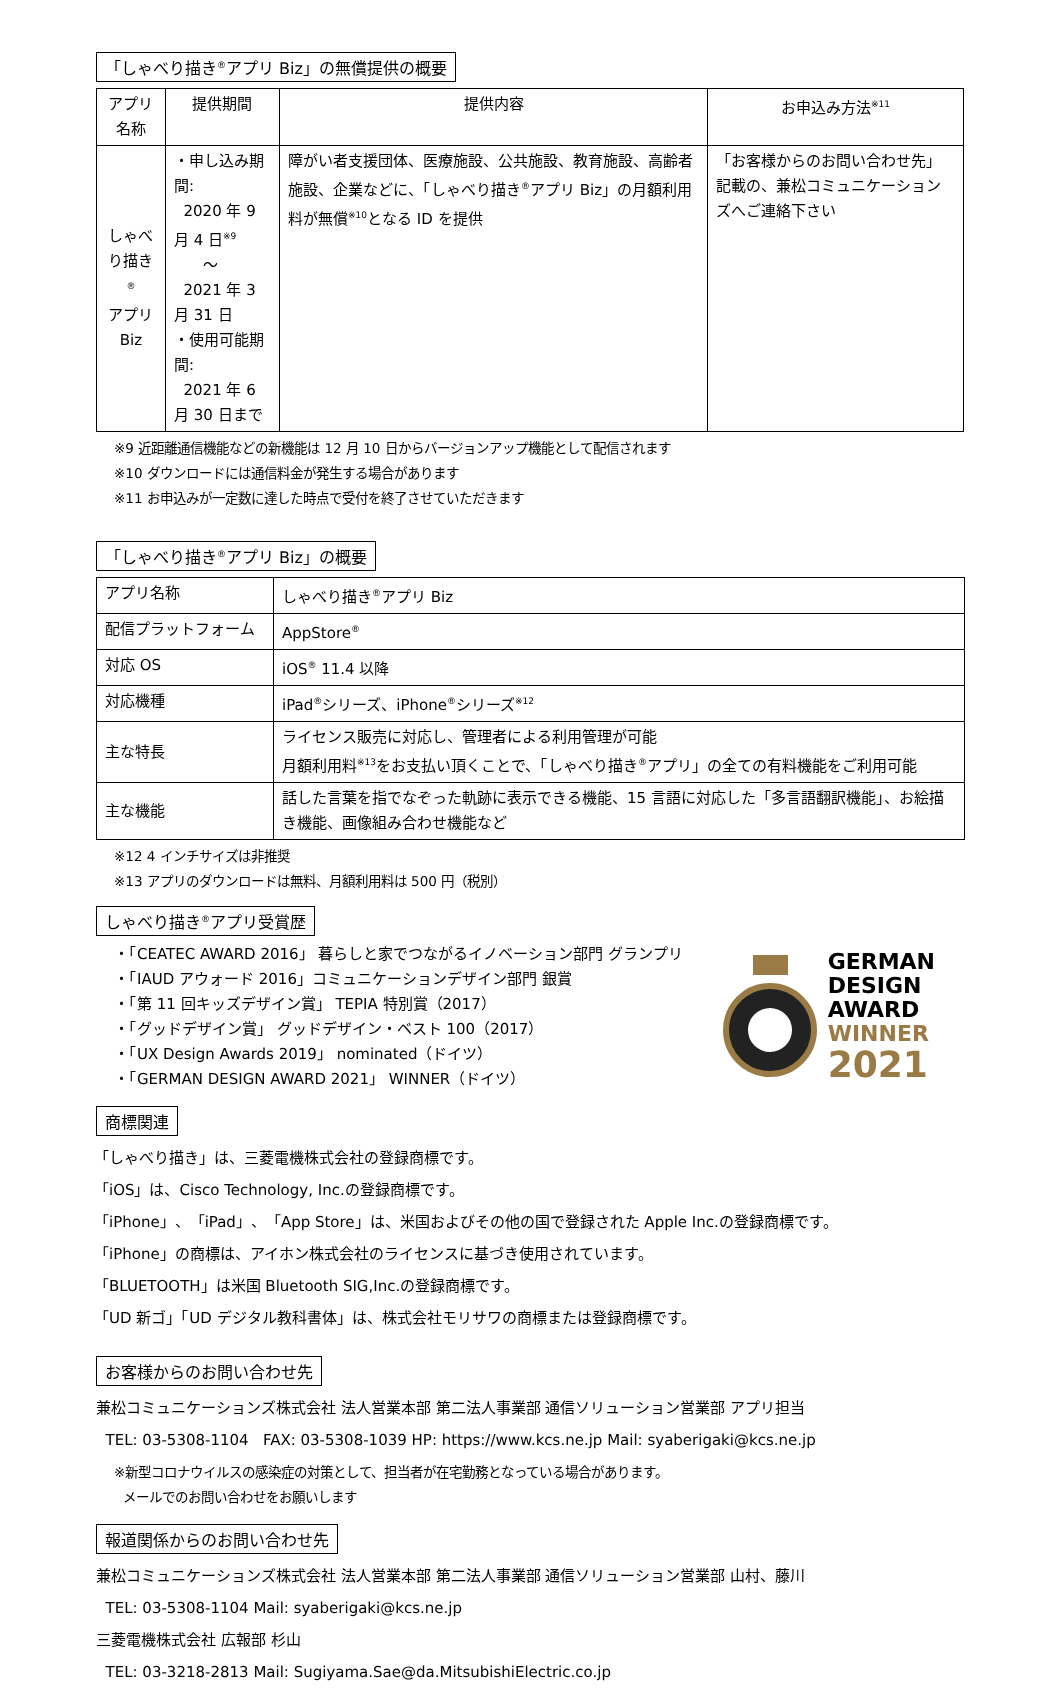「しゃべり描き<sup>®</sup>アプリ Biz」の無償提供の概要
| アプリ名称 | 提供期間 | 提供内容 | お申込み方法<sup>※11</sup> |
| --- | --- | --- | --- |
| しゃべり描き<sup>®</sup> アプリ Biz | ・申し込み期間: 2020 年 9 月 4 日<sup>※9</sup> ～ 2021 年 3 月 31 日 ・使用可能期間: 2021 年 6 月 30 日まで | 障がい者支援団体、医療施設、公共施設、教育施設、高齢者施設、企業などに、「しゃべり描き<sup>®</sup>アプリ Biz」の月額利用料が無償<sup>※10</sup>となる ID を提供 | 「お客様からのお問い合わせ先」記載の、兼松コミュニケーションズへご連絡下さい |
※9 近距離通信機能などの新機能は 12 月 10 日からバージョンアップ機能として配信されます
※10 ダウンロードには通信料金が発生する場合があります
※11 お申込みが一定数に達した時点で受付を終了させていただきます
「しゃべり描き<sup>®</sup>アプリ Biz」の概要
| アプリ名称 | しゃべり描き<sup>®</sup>アプリ Biz |
| 配信プラットフォーム | AppStore<sup>®</sup> |
| 対応 OS | iOS<sup>®</sup> 11.4 以降 |
| 対応機種 | iPad<sup>®</sup>シリーズ、iPhone<sup>®</sup>シリーズ<sup>※12</sup> |
| 主な特長 | ライセンス販売に対応し、管理者による利用管理が可能 月額利用料<sup>※13</sup>をお支払い頂くことで、「しゃべり描き<sup>®</sup>アプリ」の全ての有料機能をご利用可能 |
| 主な機能 | 話した言葉を指でなぞった軌跡に表示できる機能、15 言語に対応した「多言語翻訳機能」、お絵描き機能、画像組み合わせ機能など |
※12 4 インチサイズは非推奨
※13 アプリのダウンロードは無料、月額利用料は 500 円（税別）
しゃべり描き<sup>®</sup>アプリ受賞歴
・「CEATEC AWARD 2016」 暮らしと家でつながるイノベーション部門 グランプリ
・「IAUD アウォード 2016」コミュニケーションデザイン部門 銀賞
・「第 11 回キッズデザイン賞」 TEPIA 特別賞（2017）
・「グッドデザイン賞」 グッドデザイン・ベスト 100（2017）
・「UX Design Awards 2019」 nominated（ドイツ）
・「GERMAN DESIGN AWARD 2021」 WINNER（ドイツ）
GERMAN
DESIGN
AWARD
WINNER
2021
商標関連
「しゃべり描き」は、三菱電機株式会社の登録商標です。
「iOS」は、Cisco Technology, Inc.の登録商標です。
「iPhone」、「iPad」、「App Store」は、米国およびその他の国で登録された Apple Inc.の登録商標です。
「iPhone」の商標は、アイホン株式会社のライセンスに基づき使用されています。
「BLUETOOTH」は米国 Bluetooth SIG,Inc.の登録商標です。
「UD 新ゴ」「UD デジタル教科書体」は、株式会社モリサワの商標または登録商標です。
お客様からのお問い合わせ先
兼松コミュニケーションズ株式会社 法人営業本部 第二法人事業部 通信ソリューション営業部 アプリ担当
TEL: 03-5308-1104 FAX: 03-5308-1039 HP: https://www.kcs.ne.jp Mail: syaberigaki@kcs.ne.jp
※新型コロナウイルスの感染症の対策として、担当者が在宅勤務となっている場合があります。
メールでのお問い合わせをお願いします
報道関係からのお問い合わせ先
兼松コミュニケーションズ株式会社 法人営業本部 第二法人事業部 通信ソリューション営業部 山村、藤川
TEL: 03-5308-1104 Mail: syaberigaki@kcs.ne.jp
三菱電機株式会社 広報部 杉山
TEL: 03-3218-2813 Mail: Sugiyama.Sae@da.MitsubishiElectric.co.jp